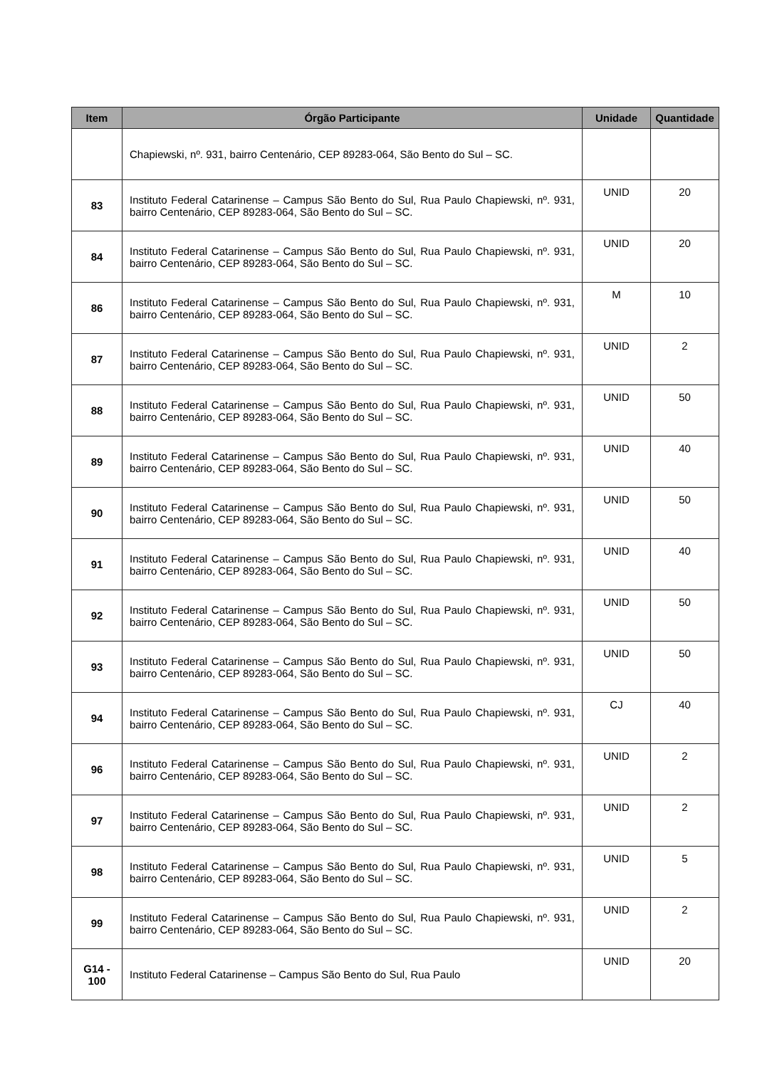| Item | Órgão Participante | Unidade | Quantidade |
| --- | --- | --- | --- |
| | Chapiewski, nº. 931, bairro Centenário, CEP 89283-064, São Bento do Sul – SC. | | |
| 83 | Instituto Federal Catarinense – Campus São Bento do Sul, Rua Paulo Chapiewski, nº. 931, bairro Centenário, CEP 89283-064, São Bento do Sul – SC. | UNID | 20 |
| 84 | Instituto Federal Catarinense – Campus São Bento do Sul, Rua Paulo Chapiewski, nº. 931, bairro Centenário, CEP 89283-064, São Bento do Sul – SC. | UNID | 20 |
| 86 | Instituto Federal Catarinense – Campus São Bento do Sul, Rua Paulo Chapiewski, nº. 931, bairro Centenário, CEP 89283-064, São Bento do Sul – SC. | M | 10 |
| 87 | Instituto Federal Catarinense – Campus São Bento do Sul, Rua Paulo Chapiewski, nº. 931, bairro Centenário, CEP 89283-064, São Bento do Sul – SC. | UNID | 2 |
| 88 | Instituto Federal Catarinense – Campus São Bento do Sul, Rua Paulo Chapiewski, nº. 931, bairro Centenário, CEP 89283-064, São Bento do Sul – SC. | UNID | 50 |
| 89 | Instituto Federal Catarinense – Campus São Bento do Sul, Rua Paulo Chapiewski, nº. 931, bairro Centenário, CEP 89283-064, São Bento do Sul – SC. | UNID | 40 |
| 90 | Instituto Federal Catarinense – Campus São Bento do Sul, Rua Paulo Chapiewski, nº. 931, bairro Centenário, CEP 89283-064, São Bento do Sul – SC. | UNID | 50 |
| 91 | Instituto Federal Catarinense – Campus São Bento do Sul, Rua Paulo Chapiewski, nº. 931, bairro Centenário, CEP 89283-064, São Bento do Sul – SC. | UNID | 40 |
| 92 | Instituto Federal Catarinense – Campus São Bento do Sul, Rua Paulo Chapiewski, nº. 931, bairro Centenário, CEP 89283-064, São Bento do Sul – SC. | UNID | 50 |
| 93 | Instituto Federal Catarinense – Campus São Bento do Sul, Rua Paulo Chapiewski, nº. 931, bairro Centenário, CEP 89283-064, São Bento do Sul – SC. | UNID | 50 |
| 94 | Instituto Federal Catarinense – Campus São Bento do Sul, Rua Paulo Chapiewski, nº. 931, bairro Centenário, CEP 89283-064, São Bento do Sul – SC. | CJ | 40 |
| 96 | Instituto Federal Catarinense – Campus São Bento do Sul, Rua Paulo Chapiewski, nº. 931, bairro Centenário, CEP 89283-064, São Bento do Sul – SC. | UNID | 2 |
| 97 | Instituto Federal Catarinense – Campus São Bento do Sul, Rua Paulo Chapiewski, nº. 931, bairro Centenário, CEP 89283-064, São Bento do Sul – SC. | UNID | 2 |
| 98 | Instituto Federal Catarinense – Campus São Bento do Sul, Rua Paulo Chapiewski, nº. 931, bairro Centenário, CEP 89283-064, São Bento do Sul – SC. | UNID | 5 |
| 99 | Instituto Federal Catarinense – Campus São Bento do Sul, Rua Paulo Chapiewski, nº. 931, bairro Centenário, CEP 89283-064, São Bento do Sul – SC. | UNID | 2 |
| G14 - 100 | Instituto Federal Catarinense – Campus São Bento do Sul, Rua Paulo | UNID | 20 |